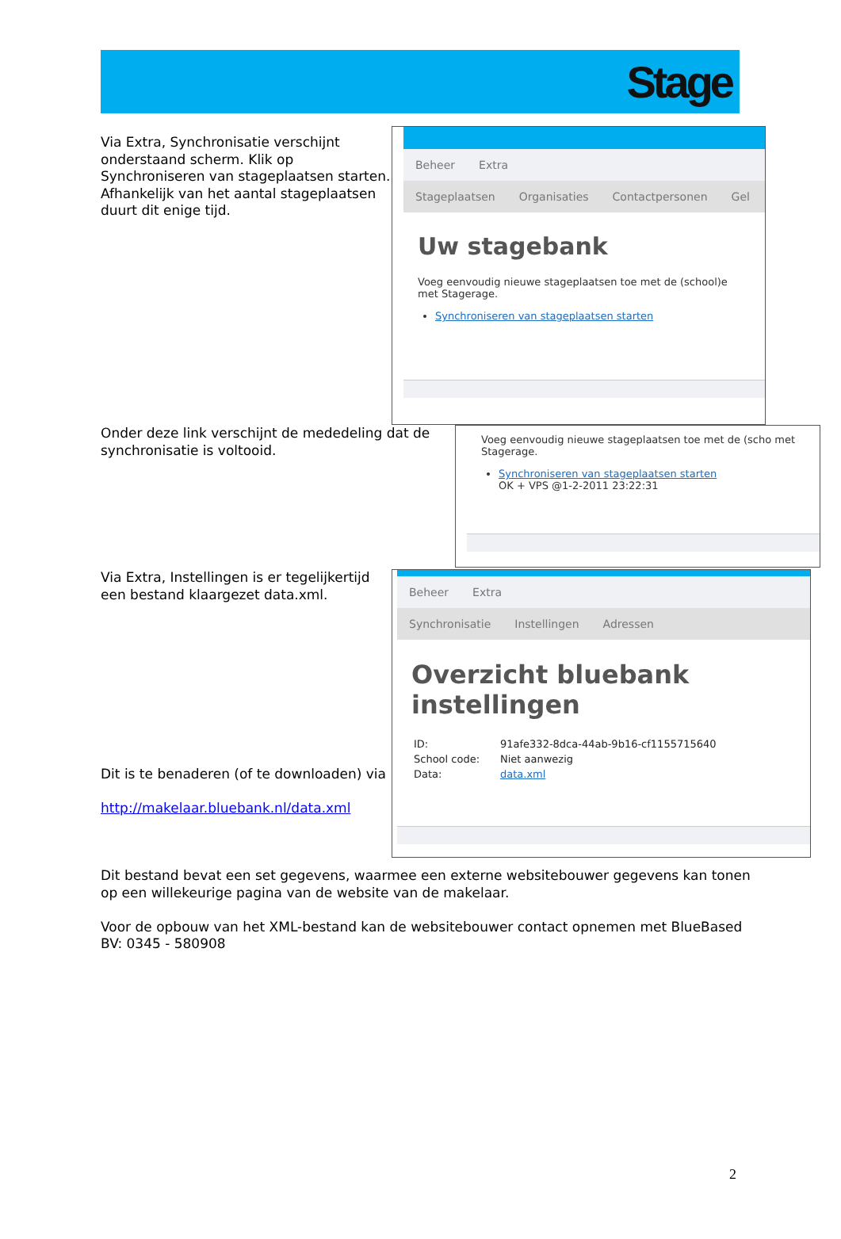Stage
Via Extra, Synchronisatie verschijnt onderstaand scherm. Klik op Synchroniseren van stageplaatsen starten. Afhankelijk van het aantal stageplaatsen duurt dit enige tijd.
Beheer Extra
Stageplaatsen Organisaties Contactpersonen Gel
Uw stagebank
Voeg eenvoudig nieuwe stageplaatsen toe met de (school)e met Stagerage.
Synchroniseren van stageplaatsen starten
Onder deze link verschijnt de mededeling dat de synchronisatie is voltooid.
Voeg eenvoudig nieuwe stageplaatsen toe met de (scho met Stagerage.
Synchroniseren van stageplaatsen starten
OK + VPS @1-2-2011 23:22:31
Via Extra, Instellingen is er tegelijkertijd een bestand klaargezet data.xml.
Dit is te benaderen (of te downloaden) via
http://makelaar.bluebank.nl/data.xml
Beheer Extra
Synchronisatie Instellingen Adressen
Overzicht bluebank instellingen
| ID: | 91afe332-8dca-44ab-9b16-cf1155715640 |
| School code: | Niet aanwezig |
| Data: | data.xml |
Dit bestand bevat een set gegevens, waarmee een externe websitebouwer gegevens kan tonen op een willekeurige pagina van de website van de makelaar.
Voor de opbouw van het XML-bestand kan de websitebouwer contact opnemen met BlueBased BV: 0345 - 580908
2